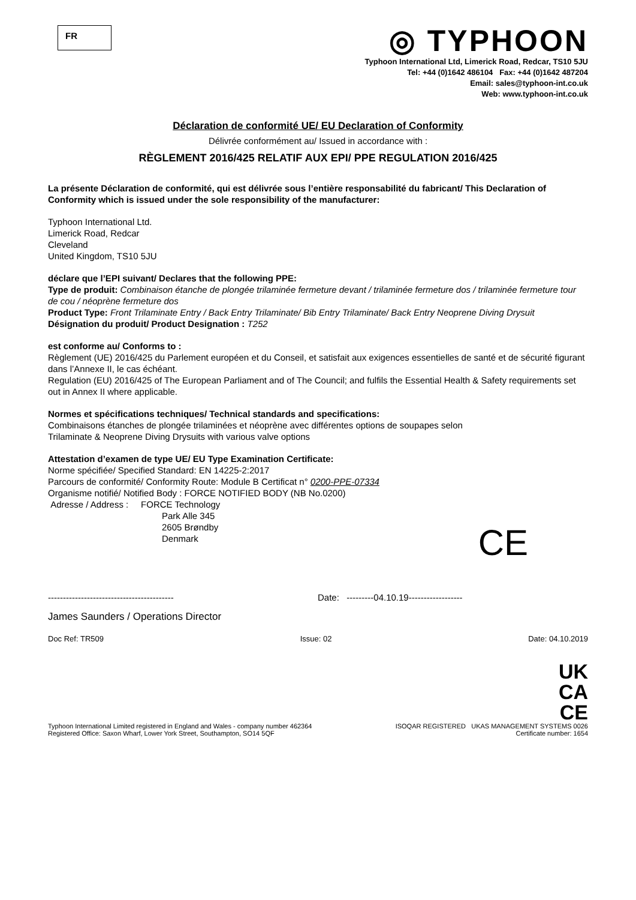FR
◎ TYPHOON
Typhoon International Ltd, Limerick Road, Redcar, TS10 5JU
Tel: +44 (0)1642 486104 Fax: +44 (0)1642 487204
Email: sales@typhoon-int.co.uk
Web: www.typhoon-int.co.uk
Déclaration de conformité UE/ EU Declaration of Conformity
Délivrée conformément au/ Issued in accordance with :
RÈGLEMENT 2016/425 RELATIF AUX EPI/ PPE REGULATION 2016/425
La présente Déclaration de conformité, qui est délivrée sous l’entière responsabilité du fabricant/ This Declaration of Conformity which is issued under the sole responsibility of the manufacturer:
Typhoon International Ltd.
Limerick Road, Redcar
Cleveland
United Kingdom, TS10 5JU
déclare que l’EPI suivant/ Declares that the following PPE:
Type de produit: Combinaison étanche de plongée trilaminée fermeture devant / trilaminée fermeture dos / trilaminée fermeture tour de cou / néoprène fermeture dos
Product Type: Front Trilaminate Entry / Back Entry Trilaminate/ Bib Entry Trilaminate/ Back Entry Neoprene Diving Drysuit
Désignation du produit/ Product Designation : T252
est conforme au/ Conforms to :
Règlement (UE) 2016/425 du Parlement européen et du Conseil, et satisfait aux exigences essentielles de santé et de sécurité figurant dans l’Annexe II, le cas échéant.
Regulation (EU) 2016/425 of The European Parliament and of The Council; and fulfils the Essential Health & Safety requirements set out in Annex II where applicable.
Normes et spécifications techniques/ Technical standards and specifications:
Combinaisons étanches de plongée trilaminées et néoprène avec différentes options de soupapes selon
Trilaminate & Neoprene Diving Drysuits with various valve options
Attestation d’examen de type UE/ EU Type Examination Certificate:
Norme spécifiée/ Specified Standard: EN 14225-2:2017
Parcours de conformité/ Conformity Route: Module B Certificat n° 0200-PPE-07334
Organisme notifié/ Notified Body : FORCE NOTIFIED BODY (NB No.0200)
Adresse / Address : FORCE Technology
Park Alle 345
2605 Brøndby
Denmark
CE
------------------------------------------ Date: ---------04.10.19------------------
James Saunders / Operations Director
Doc Ref: TR509 Issue: 02 Date: 04.10.2019
Typhoon International Limited registered in England and Wales - company number 462364
Registered Office: Saxon Wharf, Lower York Street, Southampton, SO14 5QF
UK
CA
CE
ISOQAR REGISTERED UKAS MANAGEMENT SYSTEMS 0026
Certificate number: 1654